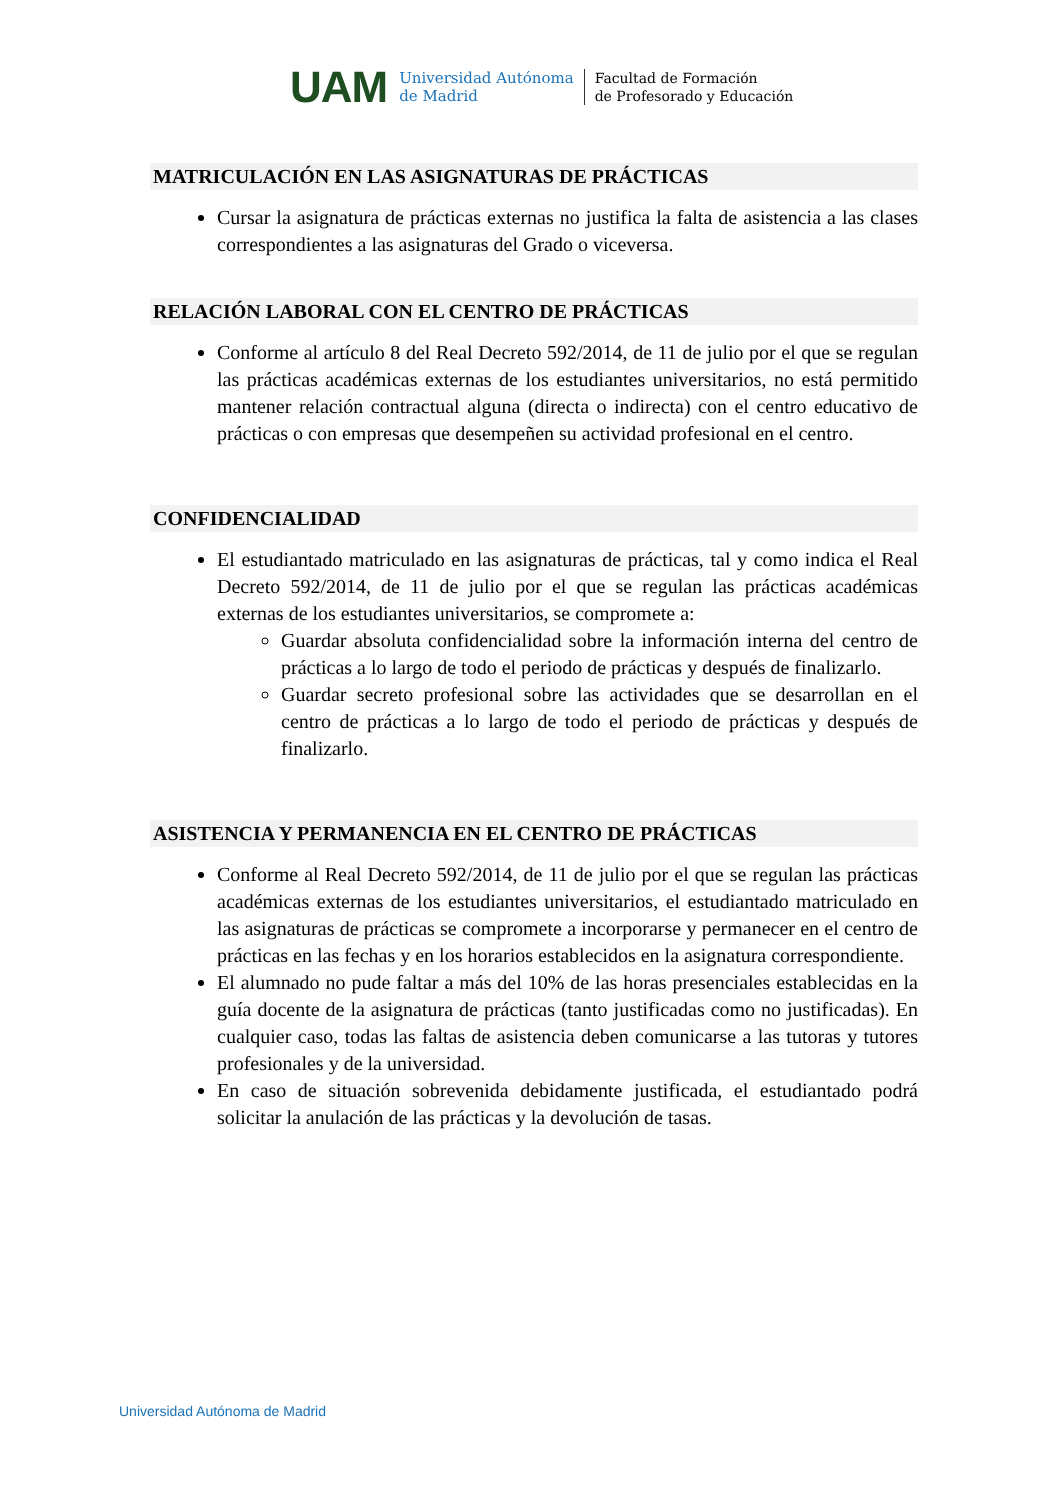UAM
Universidad Autónoma
de Madrid
Facultad de Formación
de Profesorado y Educación
MATRICULACIÓN EN LAS ASIGNATURAS DE PRÁCTICAS
Cursar la asignatura de prácticas externas no justifica la falta de asistencia a las clases correspondientes a las asignaturas del Grado o viceversa.
RELACIÓN LABORAL CON EL CENTRO DE PRÁCTICAS
Conforme al artículo 8 del Real Decreto 592/2014, de 11 de julio por el que se regulan las prácticas académicas externas de los estudiantes universitarios, no está permitido mantener relación contractual alguna (directa o indirecta) con el centro educativo de prácticas o con empresas que desempeñen su actividad profesional en el centro.
CONFIDENCIALIDAD
El estudiantado matriculado en las asignaturas de prácticas, tal y como indica el Real Decreto 592/2014, de 11 de julio por el que se regulan las prácticas académicas externas de los estudiantes universitarios, se compromete a:
Guardar absoluta confidencialidad sobre la información interna del centro de prácticas a lo largo de todo el periodo de prácticas y después de finalizarlo.
Guardar secreto profesional sobre las actividades que se desarrollan en el centro de prácticas a lo largo de todo el periodo de prácticas y después de finalizarlo.
ASISTENCIA Y PERMANENCIA EN EL CENTRO DE PRÁCTICAS
Conforme al Real Decreto 592/2014, de 11 de julio por el que se regulan las prácticas académicas externas de los estudiantes universitarios, el estudiantado matriculado en las asignaturas de prácticas se compromete a incorporarse y permanecer en el centro de prácticas en las fechas y en los horarios establecidos en la asignatura correspondiente.
El alumnado no pude faltar a más del 10% de las horas presenciales establecidas en la guía docente de la asignatura de prácticas (tanto justificadas como no justificadas). En cualquier caso, todas las faltas de asistencia deben comunicarse a las tutoras y tutores profesionales y de la universidad.
En caso de situación sobrevenida debidamente justificada, el estudiantado podrá solicitar la anulación de las prácticas y la devolución de tasas.
Universidad Autónoma de Madrid